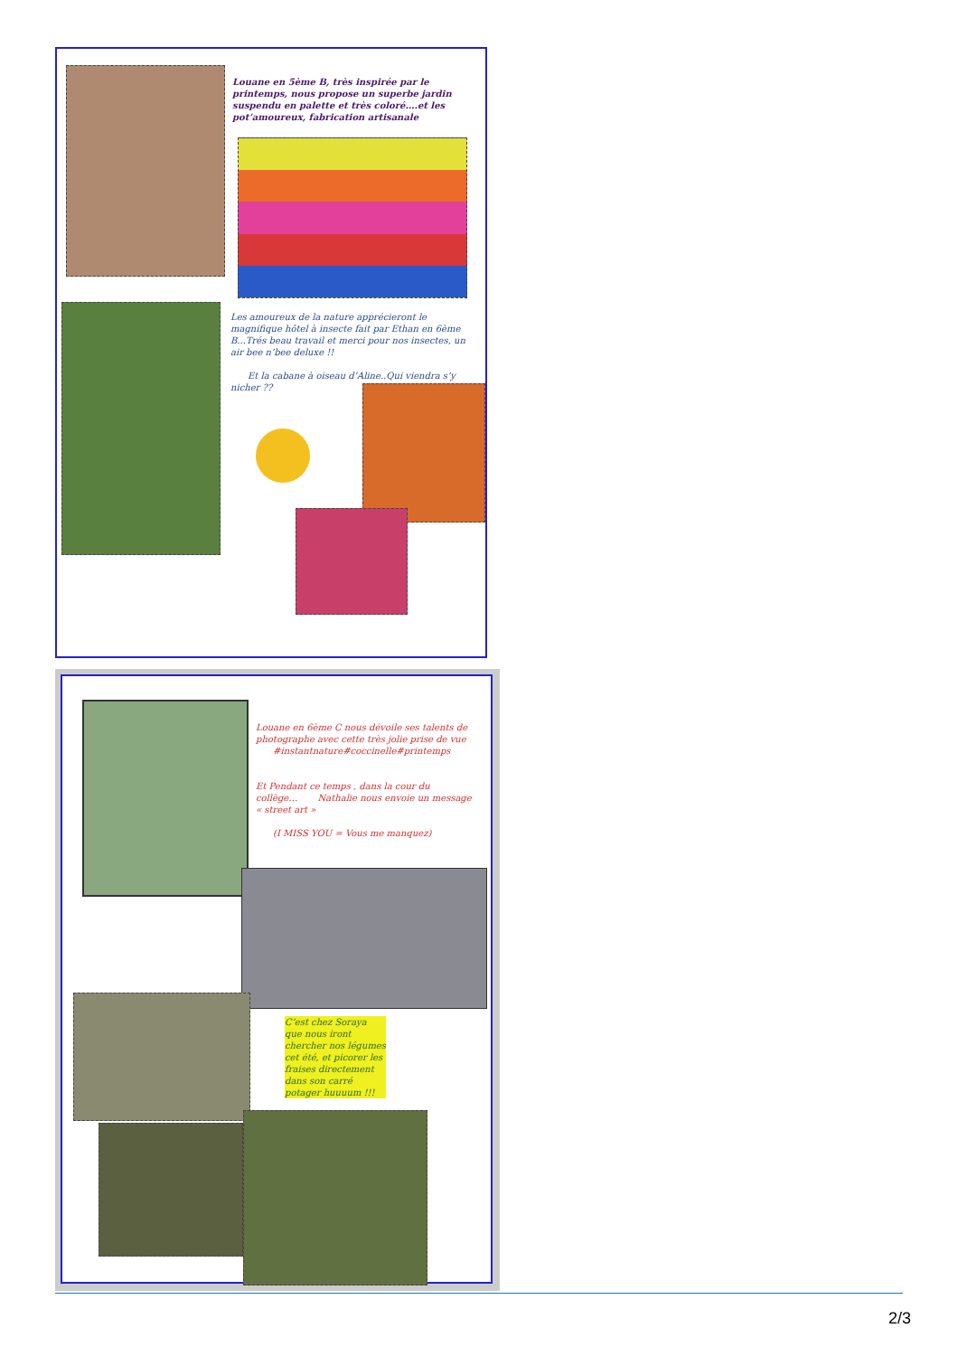Louane en 5ème B, très inspirée par le printemps, nous propose un superbe jardin suspendu en palette et très coloré….et les pot’amoureux, fabrication artisanale
Les amoureux de la nature apprécieront le magnifique hôtel à insecte fait par Ethan en 6ème B...Trés beau travail et merci pour nos insectes, un air bee n’bee deluxe !!
Et la cabane à oiseau d’Aline..Qui viendra s’y nicher ??
Louane en 6ème C nous dévoile ses talents de photographe avec cette très jolie prise de vue #instantnature#coccinelle#printemps
Et Pendant ce temps , dans la cour du collège… Nathalie nous envoie un message « street art »
(I MISS YOU = Vous me manquez)
C’est chez Soraya que nous iront chercher nos légumes cet été, et picorer les fraises directement dans son carré potager huuuum !!!
2/3